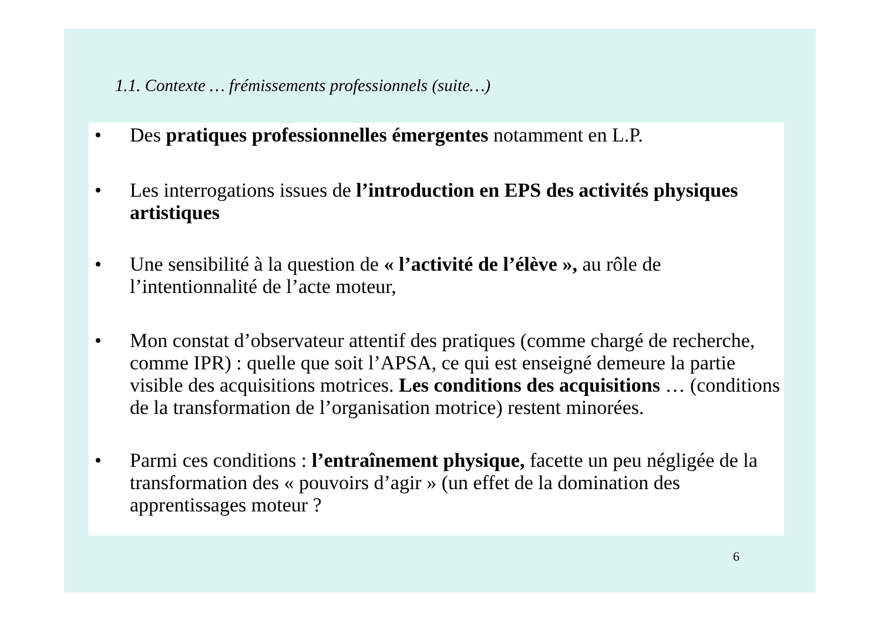1.1. Contexte … frémissements professionnels (suite…)
• Des pratiques professionnelles émergentes notamment en L.P.
• Les interrogations issues de l’introduction en EPS des activités physiques artistiques
• Une sensibilité à la question de « l’activité de l’élève », au rôle de l’intentionnalité de l’acte moteur,
• Mon constat d’observateur attentif des pratiques (comme chargé de recherche, comme IPR) : quelle que soit l’APSA, ce qui est enseigné demeure la partie visible des acquisitions motrices. Les conditions des acquisitions … (conditions de la transformation de l’organisation motrice) restent minorées.
• Parmi ces conditions : l’entraînement physique, facette un peu négligée de la transformation des « pouvoirs d’agir » (un effet de la domination des apprentissages moteur ?
6